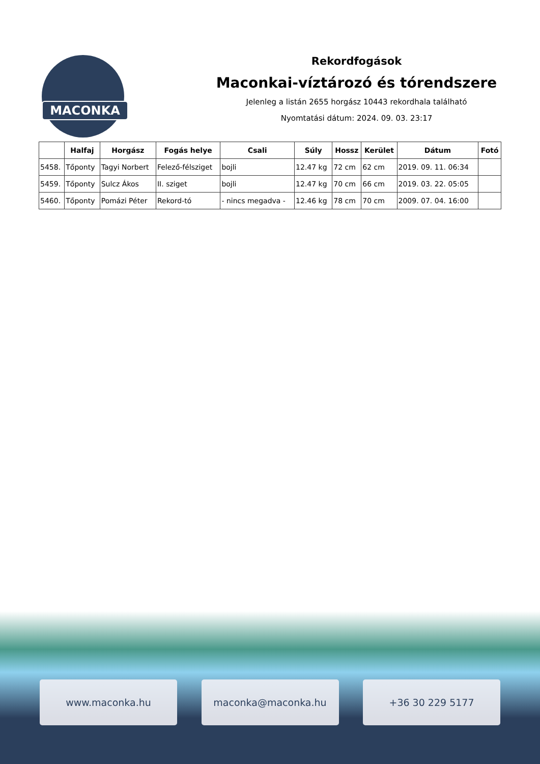MACONKA
Rekordfogások
Maconkai-víztározó és tórendszere
Jelenleg a listán 2655 horgász 10443 rekordhala található
Nyomtatási dátum: 2024. 09. 03. 23:17
| | Halfaj | Horgász | Fogás helye | Csali | Súly | Hossz | Kerület | Dátum | Fotó |
| --- | --- | --- | --- | --- | --- | --- | --- | --- | --- |
| 5458. | Tőponty | Tagyi Norbert | Felező-félsziget | bojli | 12.47 kg | 72 cm | 62 cm | 2019. 09. 11. 06:34 | |
| 5459. | Tőponty | Sulcz Ákos | II. sziget | bojli | 12.47 kg | 70 cm | 66 cm | 2019. 03. 22. 05:05 | |
| 5460. | Tőponty | Pomázi Péter | Rekord-tó | - nincs megadva - | 12.46 kg | 78 cm | 70 cm | 2009. 07. 04. 16:00 | |
www.maconka.hu maconka@maconka.hu +36 30 229 5177